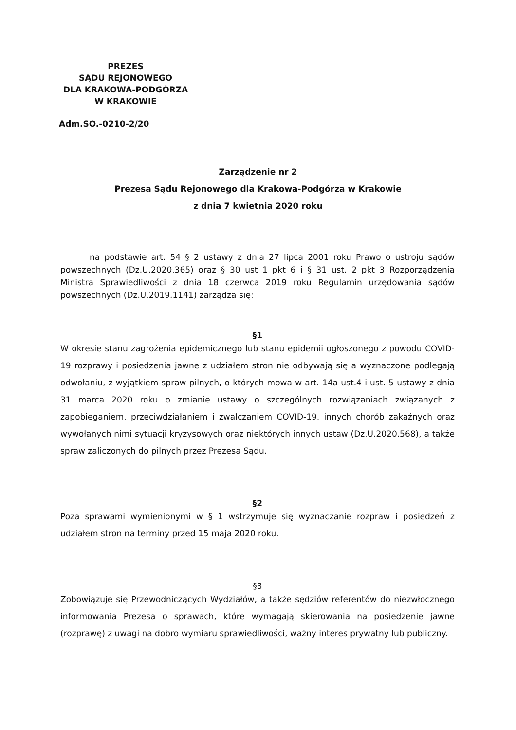PREZES
SĄDU REJONOWEGO
DLA KRAKOWA-PODGÓRZA
W KRAKOWIE
Adm.SO.-0210-2/20
Zarządzenie nr 2
Prezesa Sądu Rejonowego dla Krakowa-Podgórza w Krakowie
z dnia 7 kwietnia 2020 roku
na podstawie art. 54 § 2 ustawy z dnia 27 lipca 2001 roku Prawo o ustroju sądów powszechnych (Dz.U.2020.365) oraz § 30 ust 1 pkt 6 i § 31 ust. 2 pkt 3 Rozporządzenia Ministra Sprawiedliwości z dnia 18 czerwca 2019 roku Regulamin urzędowania sądów powszechnych (Dz.U.2019.1141) zarządza się:
§1
W okresie stanu zagrożenia epidemicznego lub stanu epidemii ogłoszonego z powodu COVID-19 rozprawy i posiedzenia jawne z udziałem stron nie odbywają się a wyznaczone podlegają odwołaniu, z wyjątkiem spraw pilnych, o których mowa w art. 14a ust.4 i ust. 5 ustawy z dnia 31 marca 2020 roku o zmianie ustawy o szczególnych rozwiązaniach związanych z zapobieganiem, przeciwdziałaniem i zwalczaniem COVID-19, innych chorób zakaźnych oraz wywołanych nimi sytuacji kryzysowych oraz niektórych innych ustaw (Dz.U.2020.568), a także spraw zaliczonych do pilnych przez Prezesa Sądu.
§2
Poza sprawami wymienionymi w § 1 wstrzymuje się wyznaczanie rozpraw i posiedzeń z udziałem stron na terminy przed 15 maja 2020 roku.
§3
Zobowiązuje się Przewodniczących Wydziałów, a także sędziów referentów do niezwłocznego informowania Prezesa o sprawach, które wymagają skierowania na posiedzenie jawne (rozprawę) z uwagi na dobro wymiaru sprawiedliwości, ważny interes prywatny lub publiczny.